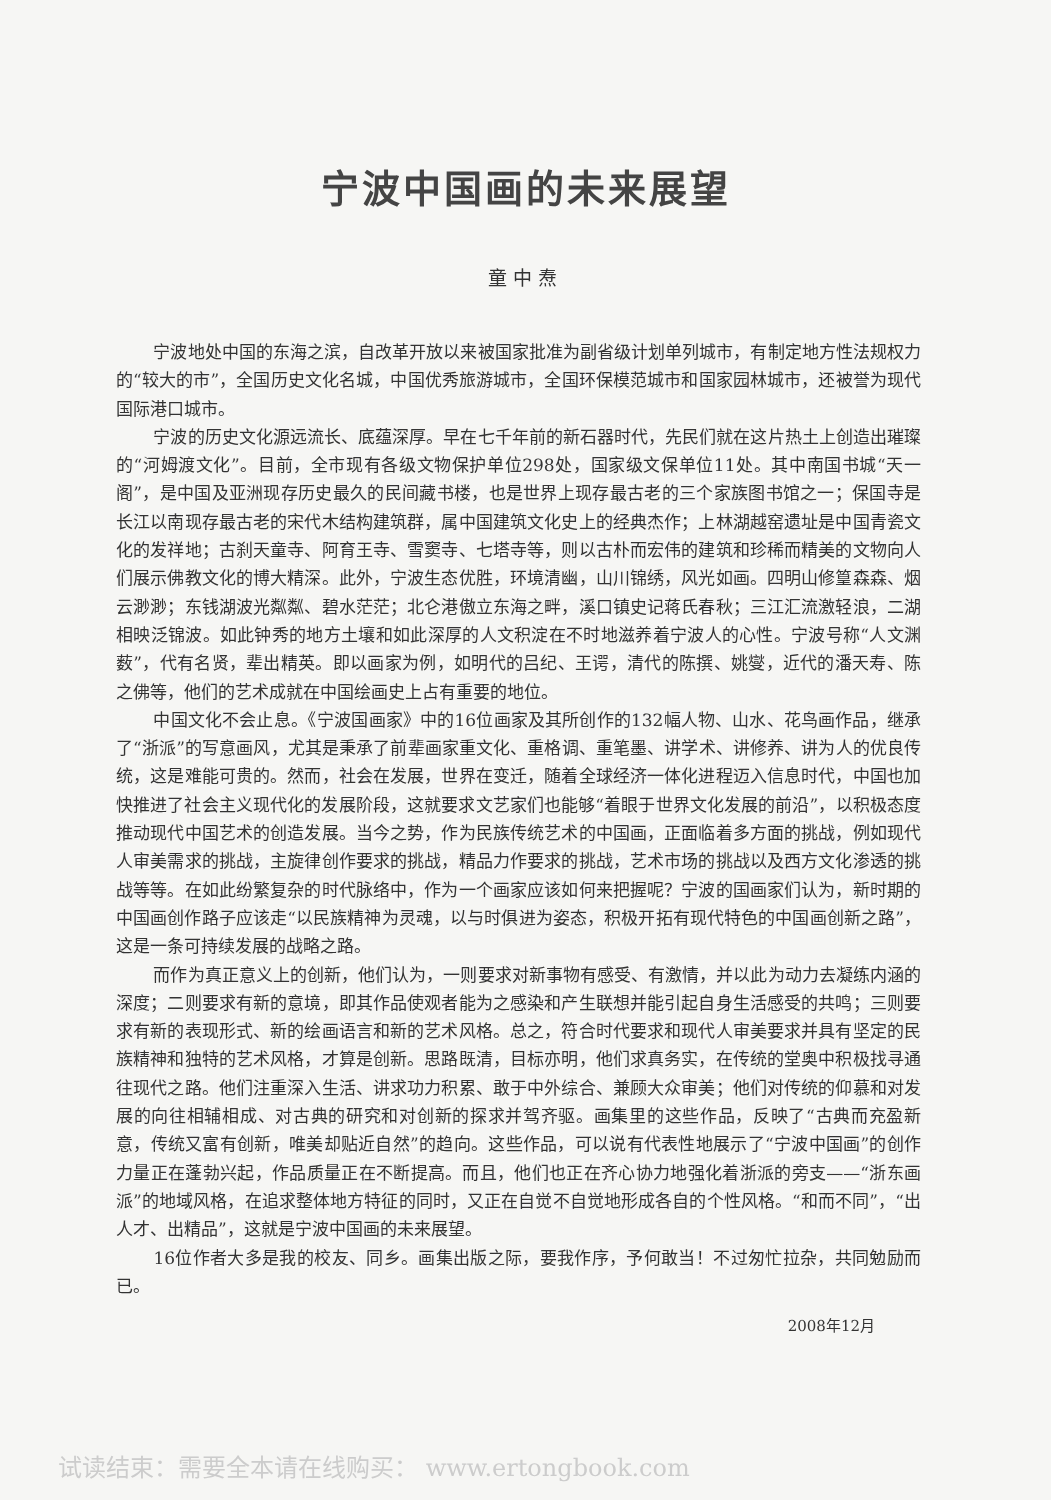宁波中国画的未来展望
童中焘
宁波地处中国的东海之滨，自改革开放以来被国家批准为副省级计划单列城市，有制定地方性法规权力的“较大的市”，全国历史文化名城，中国优秀旅游城市，全国环保模范城市和国家园林城市，还被誉为现代国际港口城市。
宁波的历史文化源远流长、底蕴深厚。早在七千年前的新石器时代，先民们就在这片热土上创造出璀璨的“河姆渡文化”。目前，全市现有各级文物保护单位298处，国家级文保单位11处。其中南国书城“天一阁”，是中国及亚洲现存历史最久的民间藏书楼，也是世界上现存最古老的三个家族图书馆之一；保国寺是长江以南现存最古老的宋代木结构建筑群，属中国建筑文化史上的经典杰作；上林湖越窑遗址是中国青瓷文化的发祥地；古刹天童寺、阿育王寺、雪窦寺、七塔寺等，则以古朴而宏伟的建筑和珍稀而精美的文物向人们展示佛教文化的博大精深。此外，宁波生态优胜，环境清幽，山川锦绣，风光如画。四明山修篁森森、烟云渺渺；东钱湖波光粼粼、碧水茫茫；北仑港傲立东海之畔，溪口镇史记蒋氏春秋；三江汇流激轻浪，二湖相映泛锦波。如此钟秀的地方土壤和如此深厚的人文积淀在不时地滋养着宁波人的心性。宁波号称“人文渊薮”，代有名贤，辈出精英。即以画家为例，如明代的吕纪、王谔，清代的陈撰、姚燮，近代的潘天寿、陈之佛等，他们的艺术成就在中国绘画史上占有重要的地位。
中国文化不会止息。《宁波国画家》中的16位画家及其所创作的132幅人物、山水、花鸟画作品，继承了“浙派”的写意画风，尤其是秉承了前辈画家重文化、重格调、重笔墨、讲学术、讲修养、讲为人的优良传统，这是难能可贵的。然而，社会在发展，世界在变迁，随着全球经济一体化进程迈入信息时代，中国也加快推进了社会主义现代化的发展阶段，这就要求文艺家们也能够“着眼于世界文化发展的前沿”，以积极态度推动现代中国艺术的创造发展。当今之势，作为民族传统艺术的中国画，正面临着多方面的挑战，例如现代人审美需求的挑战，主旋律创作要求的挑战，精品力作要求的挑战，艺术市场的挑战以及西方文化渗透的挑战等等。在如此纷繁复杂的时代脉络中，作为一个画家应该如何来把握呢？宁波的国画家们认为，新时期的中国画创作路子应该走“以民族精神为灵魂，以与时俱进为姿态，积极开拓有现代特色的中国画创新之路”，这是一条可持续发展的战略之路。
而作为真正意义上的创新，他们认为，一则要求对新事物有感受、有激情，并以此为动力去凝练内涵的深度；二则要求有新的意境，即其作品使观者能为之感染和产生联想并能引起自身生活感受的共鸣；三则要求有新的表现形式、新的绘画语言和新的艺术风格。总之，符合时代要求和现代人审美要求并具有坚定的民族精神和独特的艺术风格，才算是创新。思路既清，目标亦明，他们求真务实，在传统的堂奥中积极找寻通往现代之路。他们注重深入生活、讲求功力积累、敢于中外综合、兼顾大众审美；他们对传统的仰慕和对发展的向往相辅相成、对古典的研究和对创新的探求并驾齐驱。画集里的这些作品，反映了“古典而充盈新意，传统又富有创新，唯美却贴近自然”的趋向。这些作品，可以说有代表性地展示了“宁波中国画”的创作力量正在蓬勃兴起，作品质量正在不断提高。而且，他们也正在齐心协力地强化着浙派的旁支——“浙东画派”的地域风格，在追求整体地方特征的同时，又正在自觉不自觉地形成各自的个性风格。“和而不同”，“出人才、出精品”，这就是宁波中国画的未来展望。
16位作者大多是我的校友、同乡。画集出版之际，要我作序，予何敢当！不过匆忙拉杂，共同勉励而已。
2008年12月
试读结束：需要全本请在线购买： www.ertongbook.com